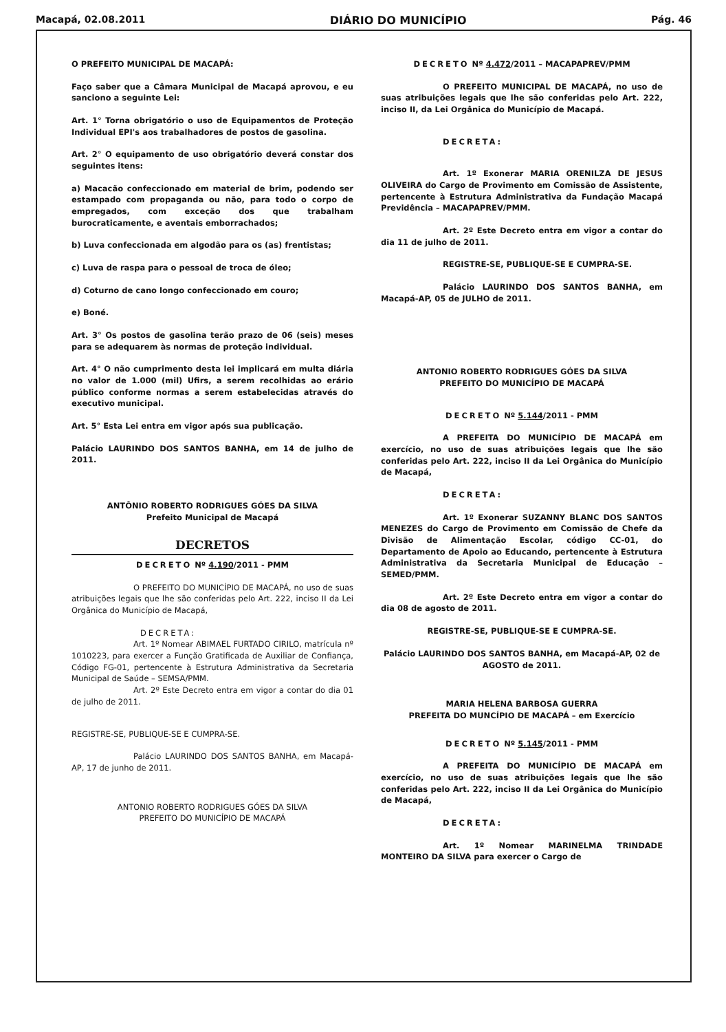Macapá, 02.08.2011 DIÁRIO DO MUNICÍPIO Pág. 46
O PREFEITO MUNICIPAL DE MACAPÁ:
Faço saber que a Câmara Municipal de Macapá aprovou, e eu sanciono a seguinte Lei:
Art. 1° Torna obrigatório o uso de Equipamentos de Proteção Individual EPI's aos trabalhadores de postos de gasolina.
Art. 2° O equipamento de uso obrigatório deverá constar dos seguintes itens:
a) Macacão confeccionado em material de brim, podendo ser estampado com propaganda ou não, para todo o corpo de empregados, com exceção dos que trabalham burocraticamente, e aventais emborrachados;
b) Luva confeccionada em algodão para os (as) frentistas;
c) Luva de raspa para o pessoal de troca de óleo;
d) Coturno de cano longo confeccionado em couro;
e) Boné.
Art. 3° Os postos de gasolina terão prazo de 06 (seis) meses para se adequarem às normas de proteção individual.
Art. 4° O não cumprimento desta lei implicará em multa diária no valor de 1.000 (mil) Ufirs, a serem recolhidas ao erário público conforme normas a serem estabelecidas através do executivo municipal.
Art. 5° Esta Lei entra em vigor após sua publicação.
Palácio LAURINDO DOS SANTOS BANHA, em 14 de julho de 2011.
ANTÔNIO ROBERTO RODRIGUES GÓES DA SILVA
Prefeito Municipal de Macapá
DECRETOS
DECRETO Nº 4.190/2011 - PMM
O PREFEITO DO MUNICÍPIO DE MACAPÁ, no uso de suas atribuições legais que lhe são conferidas pelo Art. 222, inciso II da Lei Orgânica do Município de Macapá,
DECRETA:
Art. 1º Nomear ABIMAEL FURTADO CIRILO, matrícula nº 1010223, para exercer a Função Gratificada de Auxiliar de Confiança, Código FG-01, pertencente à Estrutura Administrativa da Secretaria Municipal de Saúde – SEMSA/PMM.
Art. 2º Este Decreto entra em vigor a contar do dia 01 de julho de 2011.
REGISTRE-SE, PUBLIQUE-SE E CUMPRA-SE.
Palácio LAURINDO DOS SANTOS BANHA, em Macapá-AP, 17 de junho de 2011.
ANTONIO ROBERTO RODRIGUES GÓES DA SILVA
PREFEITO DO MUNICÍPIO DE MACAPÁ
DECRETO Nº 4.472/2011 – MACAPAPREV/PMM
O PREFEITO MUNICIPAL DE MACAPÁ, no uso de suas atribuições legais que lhe são conferidas pelo Art. 222, inciso II, da Lei Orgânica do Município de Macapá.
DECRETA:
Art. 1º Exonerar MARIA ORENILZA DE JESUS OLIVEIRA do Cargo de Provimento em Comissão de Assistente, pertencente à Estrutura Administrativa da Fundação Macapá Previdência – MACAPAPREV/PMM.
Art. 2º Este Decreto entra em vigor a contar do dia 11 de julho de 2011.
REGISTRE-SE, PUBLIQUE-SE E CUMPRA-SE.
Palácio LAURINDO DOS SANTOS BANHA, em Macapá-AP, 05 de JULHO de 2011.
ANTONIO ROBERTO RODRIGUES GÓES DA SILVA
PREFEITO DO MUNICÍPIO DE MACAPÁ
DECRETO Nº 5.144/2011 - PMM
A PREFEITA DO MUNICÍPIO DE MACAPÁ em exercício, no uso de suas atribuições legais que lhe são conferidas pelo Art. 222, inciso II da Lei Orgânica do Município de Macapá,
DECRETA:
Art. 1º Exonerar SUZANNY BLANC DOS SANTOS MENEZES do Cargo de Provimento em Comissão de Chefe da Divisão de Alimentação Escolar, código CC-01, do Departamento de Apoio ao Educando, pertencente à Estrutura Administrativa da Secretaria Municipal de Educação – SEMED/PMM.
Art. 2º Este Decreto entra em vigor a contar do dia 08 de agosto de 2011.
REGISTRE-SE, PUBLIQUE-SE E CUMPRA-SE.
Palácio LAURINDO DOS SANTOS BANHA, em Macapá-AP, 02 de AGOSTO de 2011.
MARIA HELENA BARBOSA GUERRA
PREFEITA DO MUNCÍPIO DE MACAPÁ – em Exercício
DECRETO Nº 5.145/2011 - PMM
A PREFEITA DO MUNICÍPIO DE MACAPÁ em exercício, no uso de suas atribuições legais que lhe são conferidas pelo Art. 222, inciso II da Lei Orgânica do Município de Macapá,
DECRETA:
Art. 1º Nomear MARINELMA TRINDADE MONTEIRO DA SILVA para exercer o Cargo de